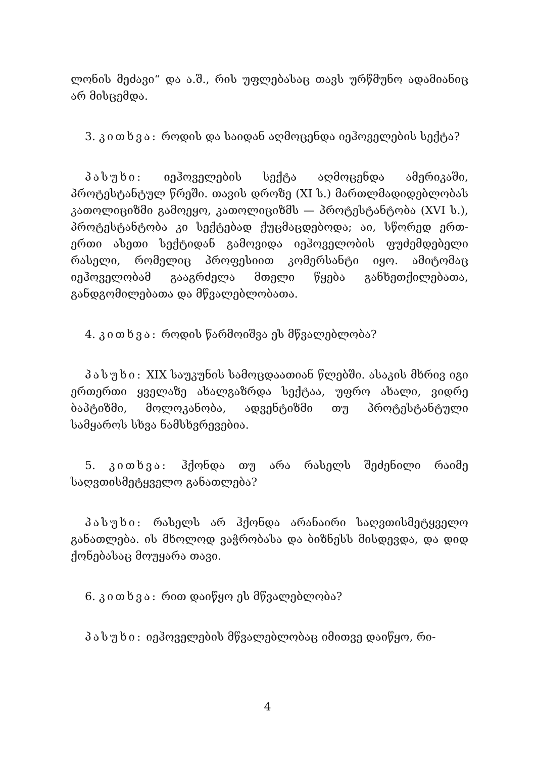ლონის მეძავი“ და ა.შ., რის უფლებასაც თავს ურწმუნო ადამიანიც არ მისცემდა.
3. კითხვა: როდის და საიდან აღმოცენდა იეჰოველების სექტა?
პასუხი: იეჰოველების სექტა აღმოცენდა ამერიკაში, პროტესტანტულ წრეში. თავის დროზე (XI ს.) მართლმადიდებლობას კათოლიციზმი გამოეყო, კათოლიციზმს — პროტესტანტობა (XVI ს.), პროტესტანტობა კი სექტებად ქუცმაცდებოდა; აი, სწორედ ერთ-ერთი ასეთი სექტიდან გამოვიდა იეჰოველობის ფუძემდებელი რასელი, რომელიც პროფესიით კომერსანტი იყო. ამიტომაც იეჰოველობამ გააგრძელა მთელი წყება განხეთქილებათა, განდგომილებათა და მწვალებლობათა.
4. კითხვა: როდის წარმოიშვა ეს მწვალებლობა?
პასუხი: XIX საუკუნის სამოცდაათიან წლებში. ასაკის მხრივ იგი ერთერთი ყველაზე ახალგაზრდა სექტაა, უფრო ახალი, ვიდრე ბაპტიზმი, მოლოკანობა, ადვენტიზმი თუ პროტესტანტული სამყაროს სხვა ნამსხვრევებია.
5. კითხვა: ჰქონდა თუ არა რასელს შეძენილი რაიმე საღვთისმეტყველო განათლება?
პასუხი: რასელს არ ჰქონდა არანაირი საღვთისმეტყველო განათლება. ის მხოლოდ ვაჭრობასა და ბიზნესს მისდევდა, და დიდ ქონებასაც მოუყარა თავი.
6. კითხვა: რით დაიწყო ეს მწვალებლობა?
პასუხი: იეჰოველების მწვალებლობაც იმითვე დაიწყო, რი-
4